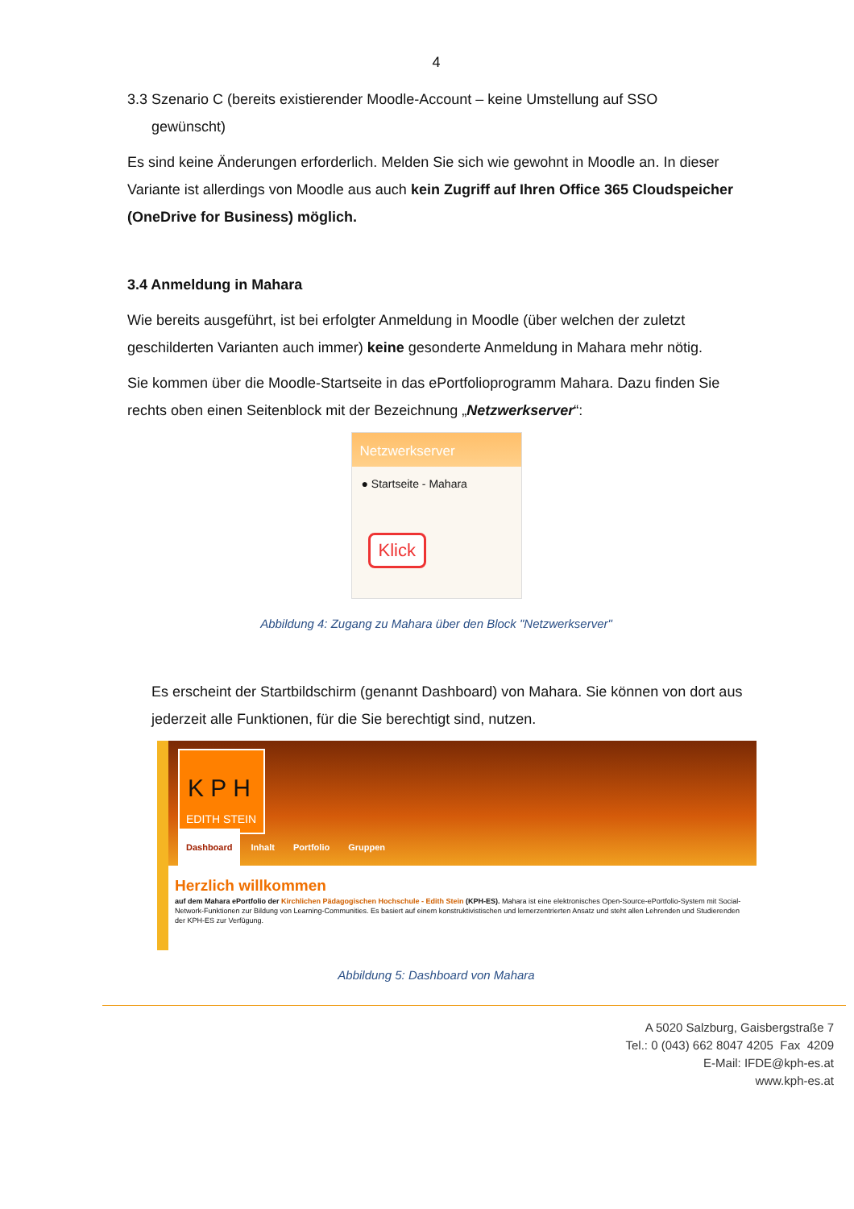4
3.3 Szenario C (bereits existierender Moodle-Account – keine Umstellung auf SSO
gewünscht)
Es sind keine Änderungen erforderlich. Melden Sie sich wie gewohnt in Moodle an. In dieser Variante ist allerdings von Moodle aus auch kein Zugriff auf Ihren Office 365 Cloudspeicher (OneDrive for Business) möglich.
3.4 Anmeldung in Mahara
Wie bereits ausgeführt, ist bei erfolgter Anmeldung in Moodle (über welchen der zuletzt geschilderten Varianten auch immer) keine gesonderte Anmeldung in Mahara mehr nötig.
Sie kommen über die Moodle-Startseite in das ePortfolioprogramm Mahara. Dazu finden Sie rechts oben einen Seitenblock mit der Bezeichnung „Netzwerkserver“:
Netzwerkserver
● Startseite - Mahara
Klick
Abbildung 4: Zugang zu Mahara über den Block "Netzwerkserver"
Es erscheint der Startbildschirm (genannt Dashboard) von Mahara. Sie können von dort aus jederzeit alle Funktionen, für die Sie berechtigt sind, nutzen.
K P H
EDITH STEIN
Dashboard Inhalt Portfolio Gruppen
Herzlich willkommen
auf dem Mahara ePortfolio der Kirchlichen Pädagogischen Hochschule - Edith Stein (KPH-ES). Mahara ist eine elektronisches Open-Source-ePortfolio-System mit Social-Network-Funktionen zur Bildung von Learning-Communities. Es basiert auf einem konstruktivistischen und lernerzentrierten Ansatz und steht allen Lehrenden und Studierenden der KPH-ES zur Verfügung.
Abbildung 5: Dashboard von Mahara
A 5020 Salzburg, Gaisbergstraße 7
Tel.: 0 (043) 662 8047 4205 Fax 4209
E-Mail: IFDE@kph-es.at
www.kph-es.at